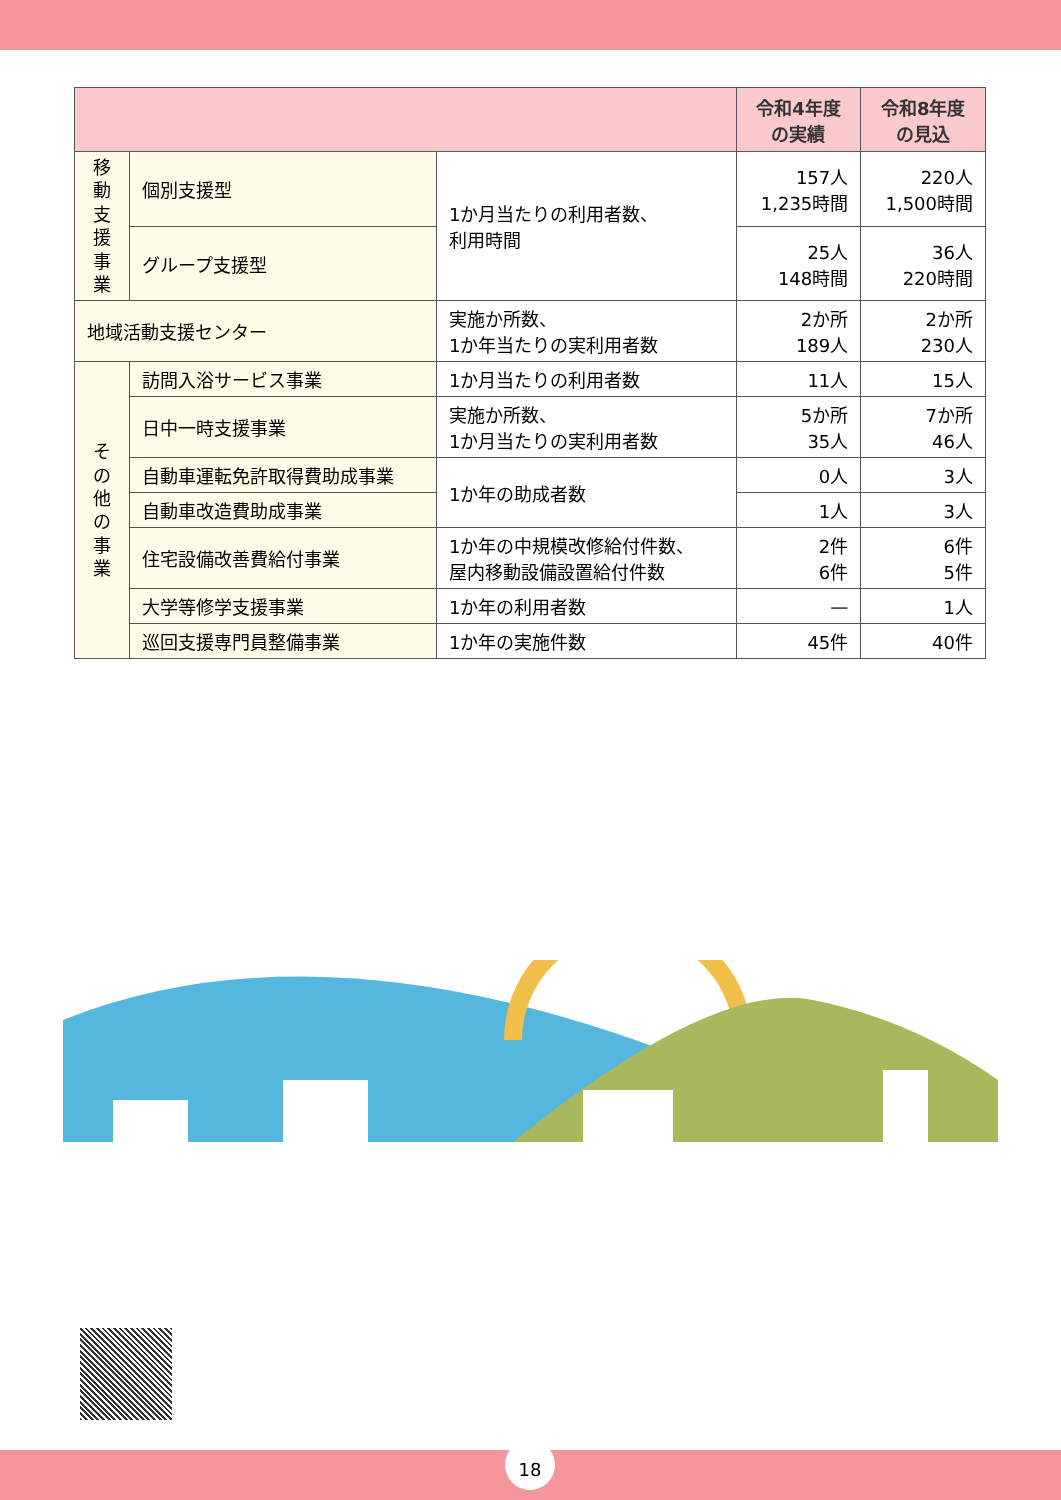| | | | 令和4年度 の実績 | 令和8年度 の見込 |
| --- | --- | --- | --- | --- |
| 移 動 支 援 事 業 | 個別支援型 | 1か月当たりの利用者数、 利用時間 | 157人 1,235時間 | 220人 1,500時間 |
| | グループ支援型 | | 25人 148時間 | 36人 220時間 |
| 地域活動支援センター | | 実施か所数、 1か年当たりの実利用者数 | 2か所 189人 | 2か所 230人 |
| そ の 他 の 事 業 | 訪問入浴サービス事業 | 1か月当たりの利用者数 | 11人 | 15人 |
| | 日中一時支援事業 | 実施か所数、 1か月当たりの実利用者数 | 5か所 35人 | 7か所 46人 |
| | 自動車運転免許取得費助成事業 | 1か年の助成者数 | 0人 | 3人 |
| | 自動車改造費助成事業 | | 1人 | 3人 |
| | 住宅設備改善費給付事業 | 1か年の中規模改修給付件数、 屋内移動設備設置給付件数 | 2件 6件 | 6件 5件 |
| | 大学等修学支援事業 | 1か年の利用者数 | — | 1人 |
| | 巡回支援専門員整備事業 | 1か年の実施件数 | 45件 | 40件 |
18